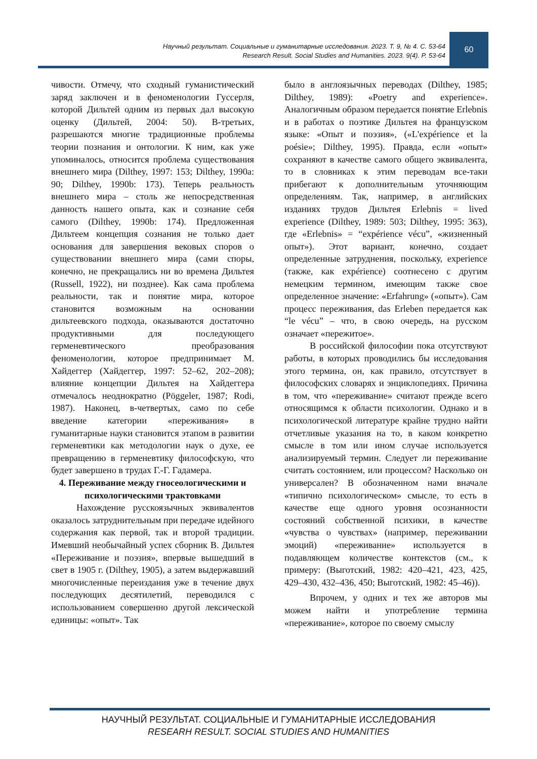Научный результат. Социальные и гуманитарные исследования. 2023. Т. 9, № 4. С. 53-64
Research Result. Social Studies and Humanities. 2023. 9(4). P. 53-64
60
чивости. Отмечу, что сходный гуманистический заряд заключен и в феноменологии Гуссерля, которой Дильтей одним из первых дал высокую оценку (Дильтей, 2004: 50). В-третьих, разрешаются многие традиционные проблемы теории познания и онтологии. К ним, как уже упоминалось, относится проблема существования внешнего мира (Dilthey, 1997: 153; Dilthey, 1990a: 90; Dilthey, 1990b: 173). Теперь реальность внешнего мира – столь же непосредственная данность нашего опыта, как и сознание себя самого (Dilthey, 1990b: 174). Предложенная Дильтеем концепция сознания не только дает основания для завершения вековых споров о существовании внешнего мира (сами споры, конечно, не прекращались ни во времена Дильтея (Russell, 1922), ни позднее). Как сама проблема реальности, так и понятие мира, которое становится возможным на основании дильтеевского подхода, оказываются достаточно продуктивными для последующего герменевтического преобразования феноменологии, которое предпринимает М. Хайдеггер (Хайдеггер, 1997: 52–62, 202–208); влияние концепции Дильтея на Хайдеггера отмечалось неоднократно (Pöggeler, 1987; Rodi, 1987). Наконец, в-четвертых, само по себе введение категории «переживания» в гуманитарные науки становится этапом в развитии герменевтики как методологии наук о духе, ее превращению в герменевтику философскую, что будет завершено в трудах Г.-Г. Гадамера.
4. Переживание между гносеологическими и психологическими трактовками
Нахождение русскоязычных эквивалентов оказалось затруднительным при передаче идейного содержания как первой, так и второй традиции. Имевший необычайный успех сборник В. Дильтея «Переживание и поэзия», впервые вышедший в свет в 1905 г. (Dilthey, 1905), а затем выдержавший многочисленные переиздания уже в течение двух последующих десятилетий, переводился с использованием совершенно другой лексической единицы: «опыт». Так
было в англоязычных переводах (Dilthey, 1985; Dilthey, 1989): «Poetry and experience». Аналогичным образом передается понятие Erlebnis и в работах о поэтике Дильтея на французском языке: «Опыт и поэзия», («L'expérience et la poésie»; Dilthey, 1995). Правда, если «опыт» сохраняют в качестве самого общего эквивалента, то в словниках к этим переводам все-таки прибегают к дополнительным уточняющим определениям. Так, например, в английских изданиях трудов Дильтея Erlebnis = lived experience (Dilthey, 1989: 503; Dilthey, 1995: 363), где «Erlebnis» = “expérience vécu”, «жизненный опыт»). Этот вариант, конечно, создает определенные затруднения, поскольку, experience (также, как expérience) соотнесено с другим немецким термином, имеющим также свое определенное значение: «Erfahrung» («опыт»). Сам процесс переживания, das Erleben передается как “le vécu” – что, в свою очередь, на русском означает «пережитое».
В российской философии пока отсутствуют работы, в которых проводились бы исследования этого термина, он, как правило, отсутствует в философских словарях и энциклопедиях. Причина в том, что «переживание» считают прежде всего относящимся к области психологии. Однако и в психологической литературе крайне трудно найти отчетливые указания на то, в каком конкретно смысле в том или ином случае используется анализируемый термин. Следует ли переживание считать состоянием, или процессом? Насколько он универсален? В обозначенном нами вначале «типично психологическом» смысле, то есть в качестве еще одного уровня осознанности состояний собственной психики, в качестве «чувства о чувствах» (например, переживании эмоций) «переживание» используется в подавляющем количестве контекстов (см., к примеру: (Выготский, 1982: 420–421, 423, 425, 429–430, 432–436, 450; Выготский, 1982: 45–46)).
Впрочем, у одних и тех же авторов мы можем найти и употребление термина «переживание», которое по своему смыслу
НАУЧНЫЙ РЕЗУЛЬТАТ. СОЦИАЛЬНЫЕ И ГУМАНИТАРНЫЕ ИССЛЕДОВАНИЯ
RESEARH RESULT. SOCIAL STUDIES AND HUMANITIES